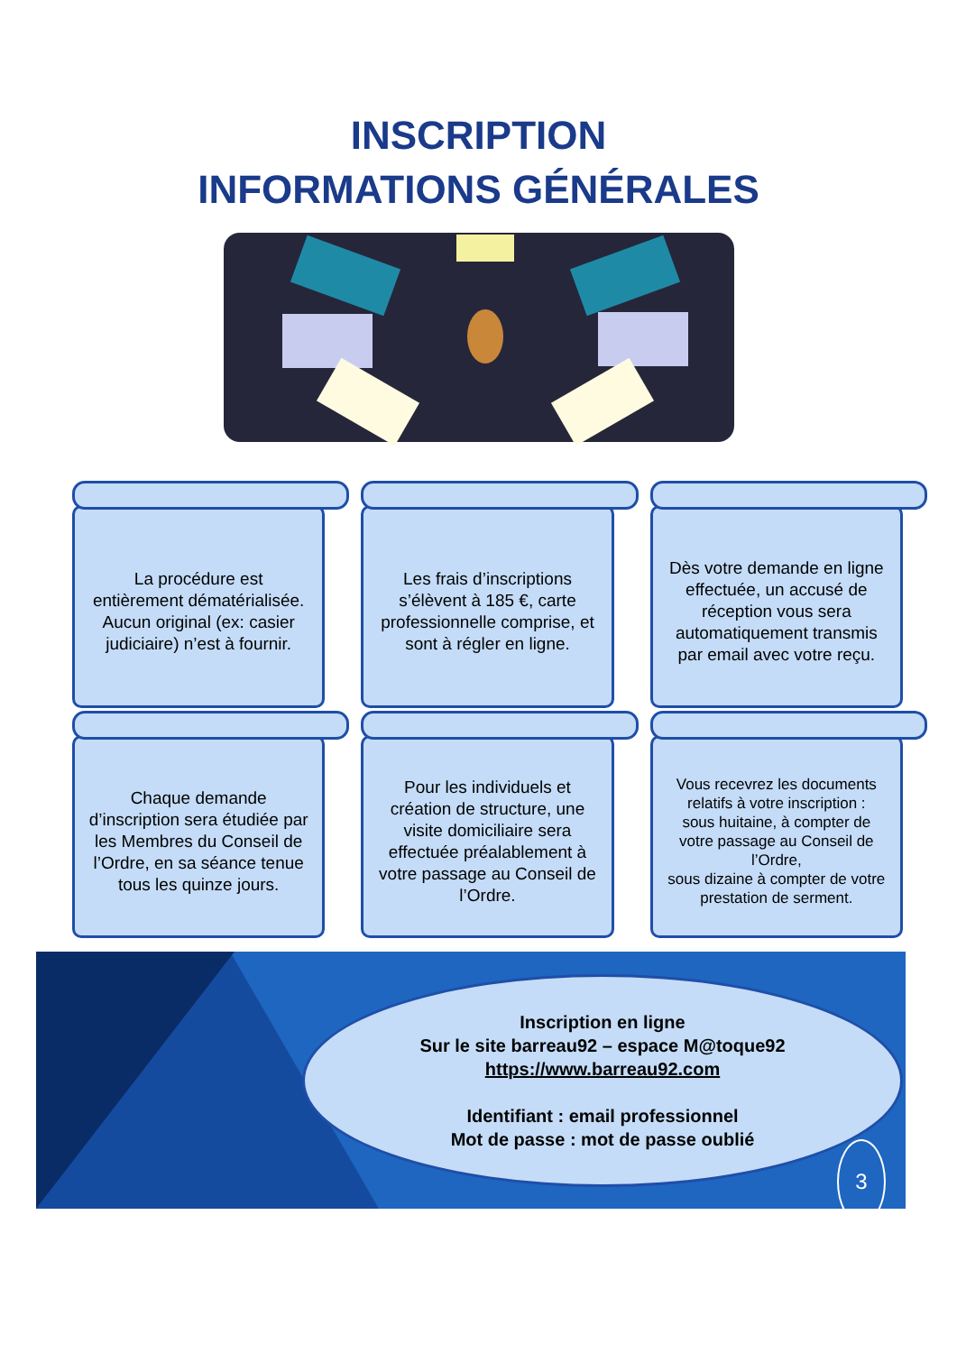INSCRIPTION
INFORMATIONS GÉNÉRALES
La procédure est entièrement dématérialisée. Aucun original (ex: casier judiciaire) n’est à fournir.
Les frais d’inscriptions s’élèvent à 185 €, carte professionnelle comprise, et sont à régler en ligne.
Dès votre demande en ligne effectuée, un accusé de réception vous sera automatiquement transmis par email avec votre reçu.
Chaque demande d’inscription sera étudiée par les Membres du Conseil de l’Ordre, en sa séance tenue tous les quinze jours.
Pour les individuels et création de structure, une visite domiciliaire sera effectuée préalablement à votre passage au Conseil de l’Ordre.
Vous recevrez les documents relatifs à votre inscription :
sous huitaine, à compter de votre passage au Conseil de l’Ordre,
sous dizaine à compter de votre prestation de serment.
Inscription en ligne
Sur le site barreau92 – espace M@toque92
https://www.barreau92.com
Identifiant : email professionnel
Mot de passe : mot de passe oublié
3